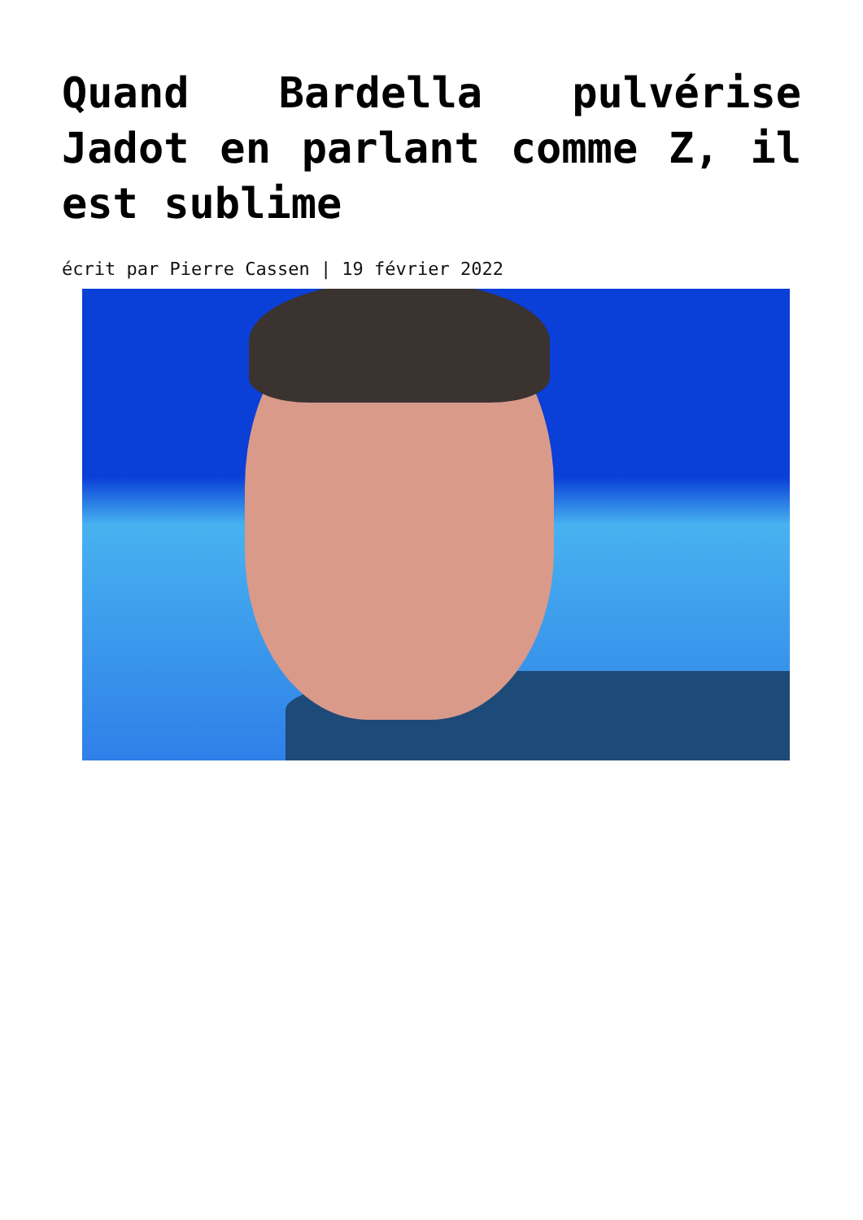Quand Bardella pulvérise Jadot en parlant comme Z, il est sublime
écrit par Pierre Cassen | 19 février 2022